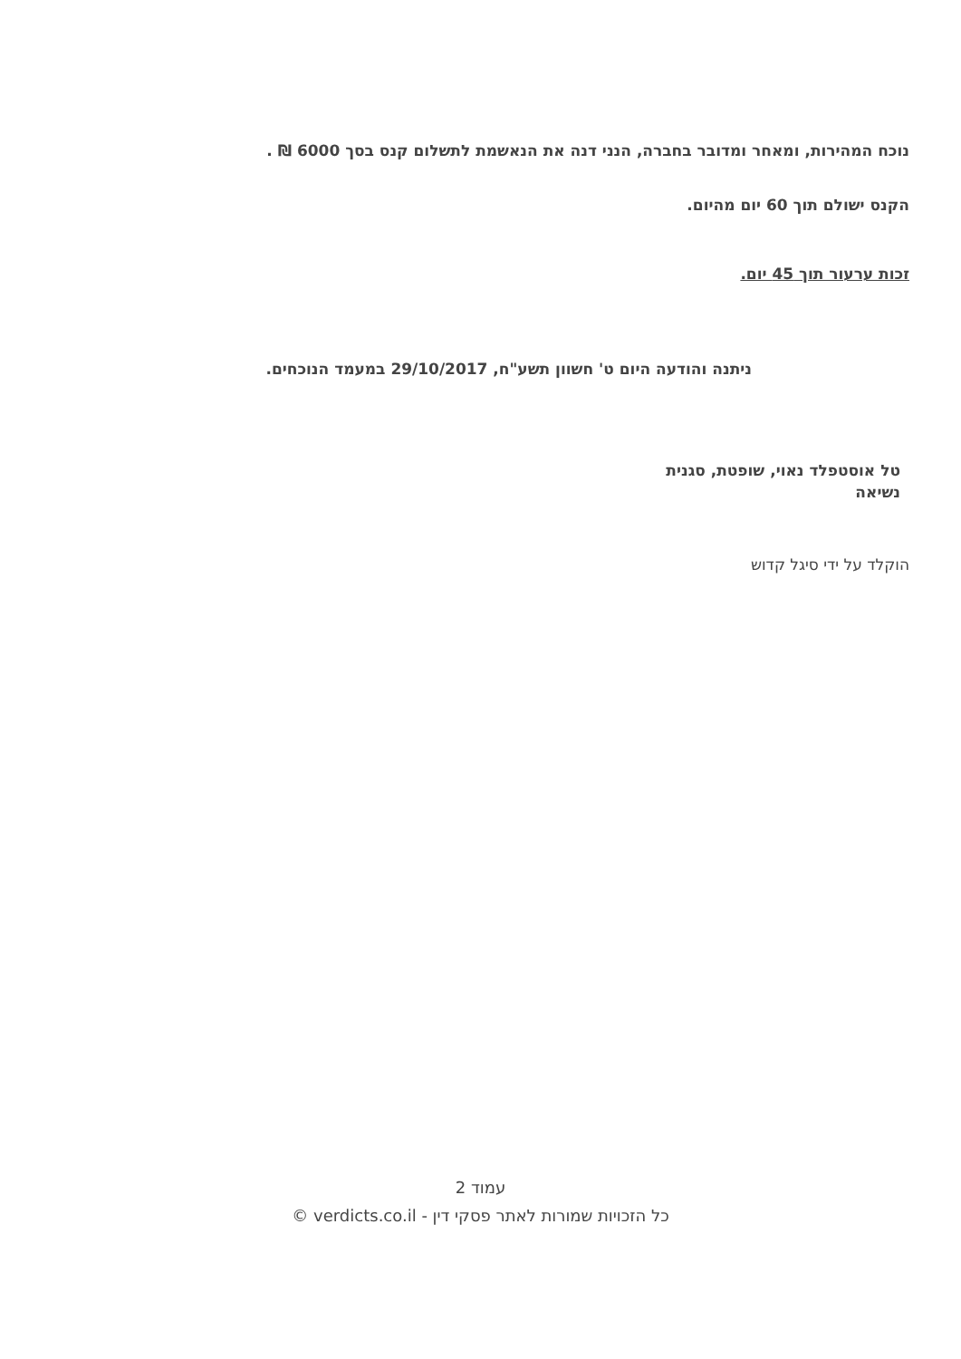נוכח המהירות, ומאחר ומדובר בחברה, הנני דנה את הנאשמת לתשלום קנס בסך 6000 ₪ .
הקנס ישולם תוך 60 יום מהיום.
זכות ערעור תוך 45 יום.
ניתנה והודעה היום ט' חשוון תשע"ח, 29/10/2017 במעמד הנוכחים.
טל אוסטפלד נאוי, שופטת, סגנית נשיאה
הוקלד על ידי סיגל קדוש
עמוד 2
כל הזכויות שמורות לאתר פסקי דין - verdicts.co.il ©